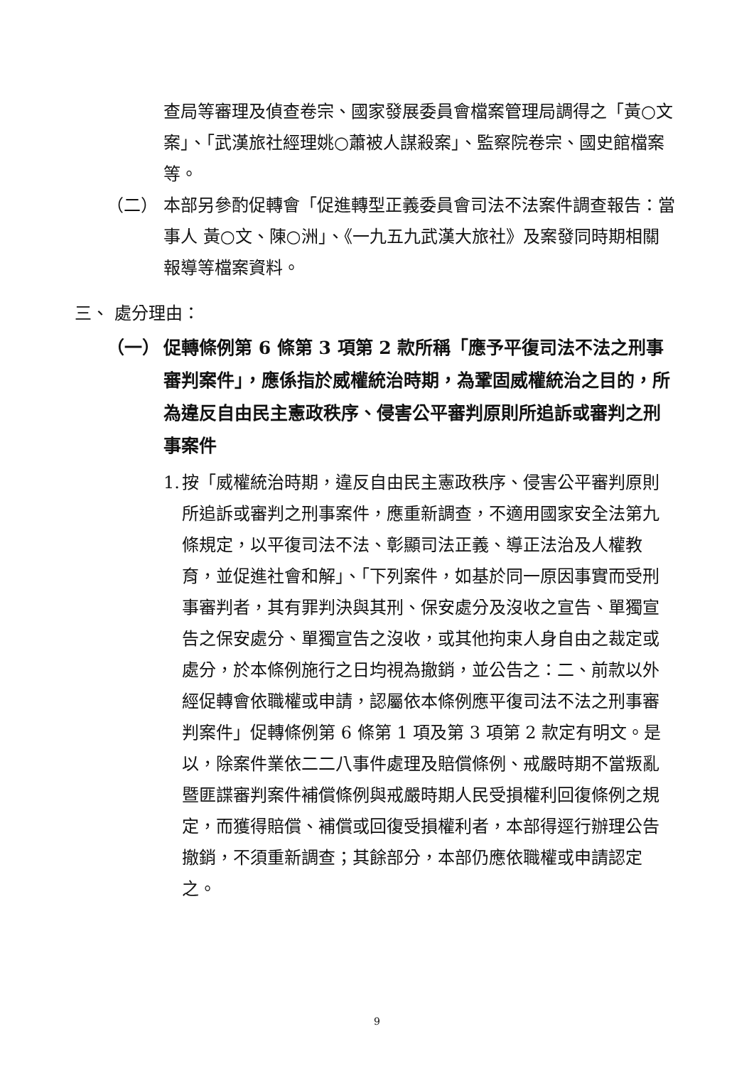查局等審理及偵查卷宗、國家發展委員會檔案管理局調得之「黃○文案」、「武漢旅社經理姚○蕭被人謀殺案」、監察院卷宗、國史館檔案等。
（二） 本部另參酌促轉會「促進轉型正義委員會司法不法案件調查報告：當事人 黃○文、陳○洲」、《一九五九武漢大旅社》及案發同時期相關報導等檔案資料。
三、 處分理由：
（一） 促轉條例第 6 條第 3 項第 2 款所稱「應予平復司法不法之刑事審判案件」，應係指於威權統治時期，為鞏固威權統治之目的，所為違反自由民主憲政秩序、侵害公平審判原則所追訴或審判之刑事案件
1.
按「威權統治時期，違反自由民主憲政秩序、侵害公平審判原則所追訴或審判之刑事案件，應重新調查，不適用國家安全法第九條規定，以平復司法不法、彰顯司法正義、導正法治及人權教育，並促進社會和解」、「下列案件，如基於同一原因事實而受刑事審判者，其有罪判決與其刑、保安處分及沒收之宣告、單獨宣告之保安處分、單獨宣告之沒收，或其他拘束人身自由之裁定或處分，於本條例施行之日均視為撤銷，並公告之：二、前款以外經促轉會依職權或申請，認屬依本條例應平復司法不法之刑事審判案件」促轉條例第 6 條第 1 項及第 3 項第 2 款定有明文。是以，除案件業依二二八事件處理及賠償條例、戒嚴時期不當叛亂暨匪諜審判案件補償條例與戒嚴時期人民受損權利回復條例之規定，而獲得賠償、補償或回復受損權利者，本部得逕行辦理公告撤銷，不須重新調查；其餘部分，本部仍應依職權或申請認定之。
9